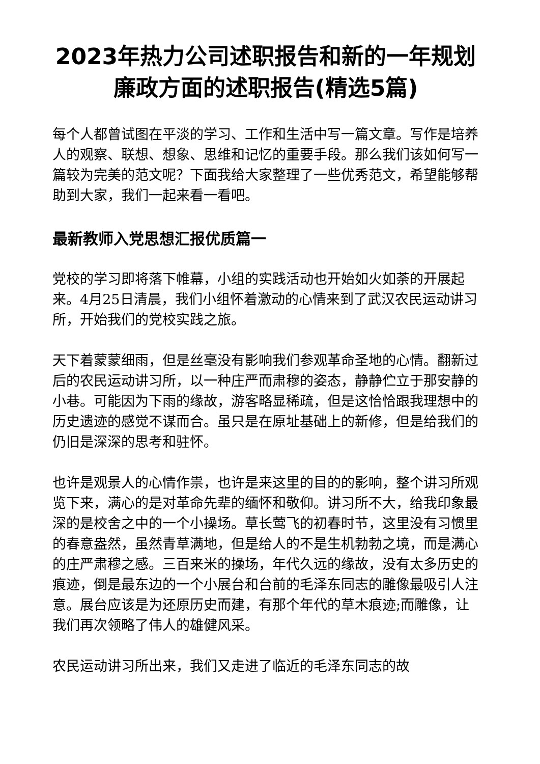2023年热力公司述职报告和新的一年规划 廉政方面的述职报告(精选5篇)
每个人都曾试图在平淡的学习、工作和生活中写一篇文章。写作是培养人的观察、联想、想象、思维和记忆的重要手段。那么我们该如何写一篇较为完美的范文呢？下面我给大家整理了一些优秀范文，希望能够帮助到大家，我们一起来看一看吧。
最新教师入党思想汇报优质篇一
党校的学习即将落下帷幕，小组的实践活动也开始如火如荼的开展起来。4月25日清晨，我们小组怀着激动的心情来到了武汉农民运动讲习所，开始我们的党校实践之旅。
天下着蒙蒙细雨，但是丝毫没有影响我们参观革命圣地的心情。翻新过后的农民运动讲习所，以一种庄严而肃穆的姿态，静静伫立于那安静的小巷。可能因为下雨的缘故，游客略显稀疏，但是这恰恰跟我理想中的历史遗迹的感觉不谋而合。虽只是在原址基础上的新修，但是给我们的仍旧是深深的思考和驻怀。
也许是观景人的心情作祟，也许是来这里的目的的影响，整个讲习所观览下来，满心的是对革命先辈的缅怀和敬仰。讲习所不大，给我印象最深的是校舍之中的一个小操场。草长莺飞的初春时节，这里没有习惯里的春意盎然，虽然青草满地，但是给人的不是生机勃勃之境，而是满心的庄严肃穆之感。三百来米的操场，年代久远的缘故，没有太多历史的痕迹，倒是最东边的一个小展台和台前的毛泽东同志的雕像最吸引人注意。展台应该是为还原历史而建，有那个年代的草木痕迹;而雕像，让我们再次领略了伟人的雄健风采。
农民运动讲习所出来，我们又走进了临近的毛泽东同志的故